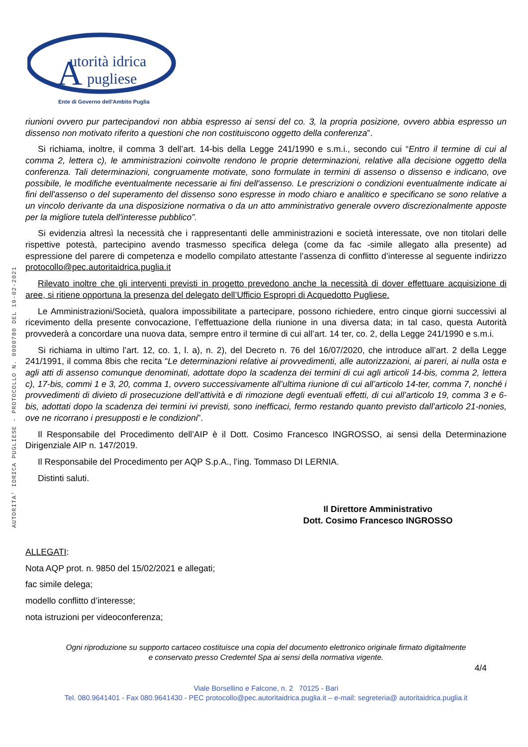utorità idrica
pugliese
A
Ente di Governo dell'Ambito Puglia
AUTORITA' IDRICA PUGLIESE - PROTOCOLLO N. 0000780 DEL 19-02-2021
riunioni ovvero pur partecipandovi non abbia espresso ai sensi del co. 3, la propria posizione, ovvero abbia espresso un dissenso non motivato riferito a questioni che non costituiscono oggetto della conferenza”.
Si richiama, inoltre, il comma 3 dell’art. 14-bis della Legge 241/1990 e s.m.i., secondo cui “Entro il termine di cui al comma 2, lettera c), le amministrazioni coinvolte rendono le proprie determinazioni, relative alla decisione oggetto della conferenza. Tali determinazioni, congruamente motivate, sono formulate in termini di assenso o dissenso e indicano, ove possibile, le modifiche eventualmente necessarie ai fini dell'assenso. Le prescrizioni o condizioni eventualmente indicate ai fini dell'assenso o del superamento del dissenso sono espresse in modo chiaro e analitico e specificano se sono relative a un vincolo derivante da una disposizione normativa o da un atto amministrativo generale ovvero discrezionalmente apposte per la migliore tutela dell'interesse pubblico”.
Si evidenzia altresì la necessità che i rappresentanti delle amministrazioni e società interessate, ove non titolari delle rispettive potestà, partecipino avendo trasmesso specifica delega (come da fac -simile allegato alla presente) ad espressione del parere di competenza e modello compilato attestante l’assenza di conflitto d’interesse al seguente indirizzo protocollo@pec.autoritaidrica.puglia.it
Rilevato inoltre che gli interventi previsti in progetto prevedono anche la necessità di dover effettuare acquisizione di aree, si ritiene opportuna la presenza del delegato dell’Ufficio Espropri di Acquedotto Pugliese.
Le Amministrazioni/Società, qualora impossibilitate a partecipare, possono richiedere, entro cinque giorni successivi al ricevimento della presente convocazione, l’effettuazione della riunione in una diversa data; in tal caso, questa Autorità provvederà a concordare una nuova data, sempre entro il termine di cui all’art. 14 ter, co. 2, della Legge 241/1990 e s.m.i.
Si richiama in ultimo l’art. 12, co. 1, l. a), n. 2), del Decreto n. 76 del 16/07/2020, che introduce all’art. 2 della Legge 241/1991, il comma 8bis che recita “Le determinazioni relative ai provvedimenti, alle autorizzazioni, ai pareri, ai nulla osta e agli atti di assenso comunque denominati, adottate dopo la scadenza dei termini di cui agli articoli 14-bis, comma 2, lettera c), 17-bis, commi 1 e 3, 20, comma 1, ovvero successivamente all’ultima riunione di cui all’articolo 14-ter, comma 7, nonché i provvedimenti di divieto di prosecuzione dell’attività e di rimozione degli eventuali effetti, di cui all’articolo 19, comma 3 e 6-bis, adottati dopo la scadenza dei termini ivi previsti, sono inefficaci, fermo restando quanto previsto dall’articolo 21-nonies, ove ne ricorrano i presupposti e le condizioni”.
Il Responsabile del Procedimento dell’AIP è il Dott. Cosimo Francesco INGROSSO, ai sensi della Determinazione Dirigenziale AIP n. 147/2019.
Il Responsabile del Procedimento per AQP S.p.A., l’ing. Tommaso DI LERNIA.
Distinti saluti.
Il Direttore Amministrativo
Dott. Cosimo Francesco INGROSSO
ALLEGATI:
Nota AQP prot. n. 9850 del 15/02/2021 e allegati;
fac simile delega;
modello conflitto d’interesse;
nota istruzioni per videoconferenza;
Ogni riproduzione su supporto cartaceo costituisce una copia del documento elettronico originale firmato digitalmente
e conservato presso Credemtel Spa ai sensi della normativa vigente.
4/4
Viale Borsellino e Falcone, n. 2 70125 - Bari
Tel. 080.9641401 - Fax 080.9641430 - PEC protocollo@pec.autoritaidrica.puglia.it – e-mail: segreteria@ autoritaidrica.puglia.it